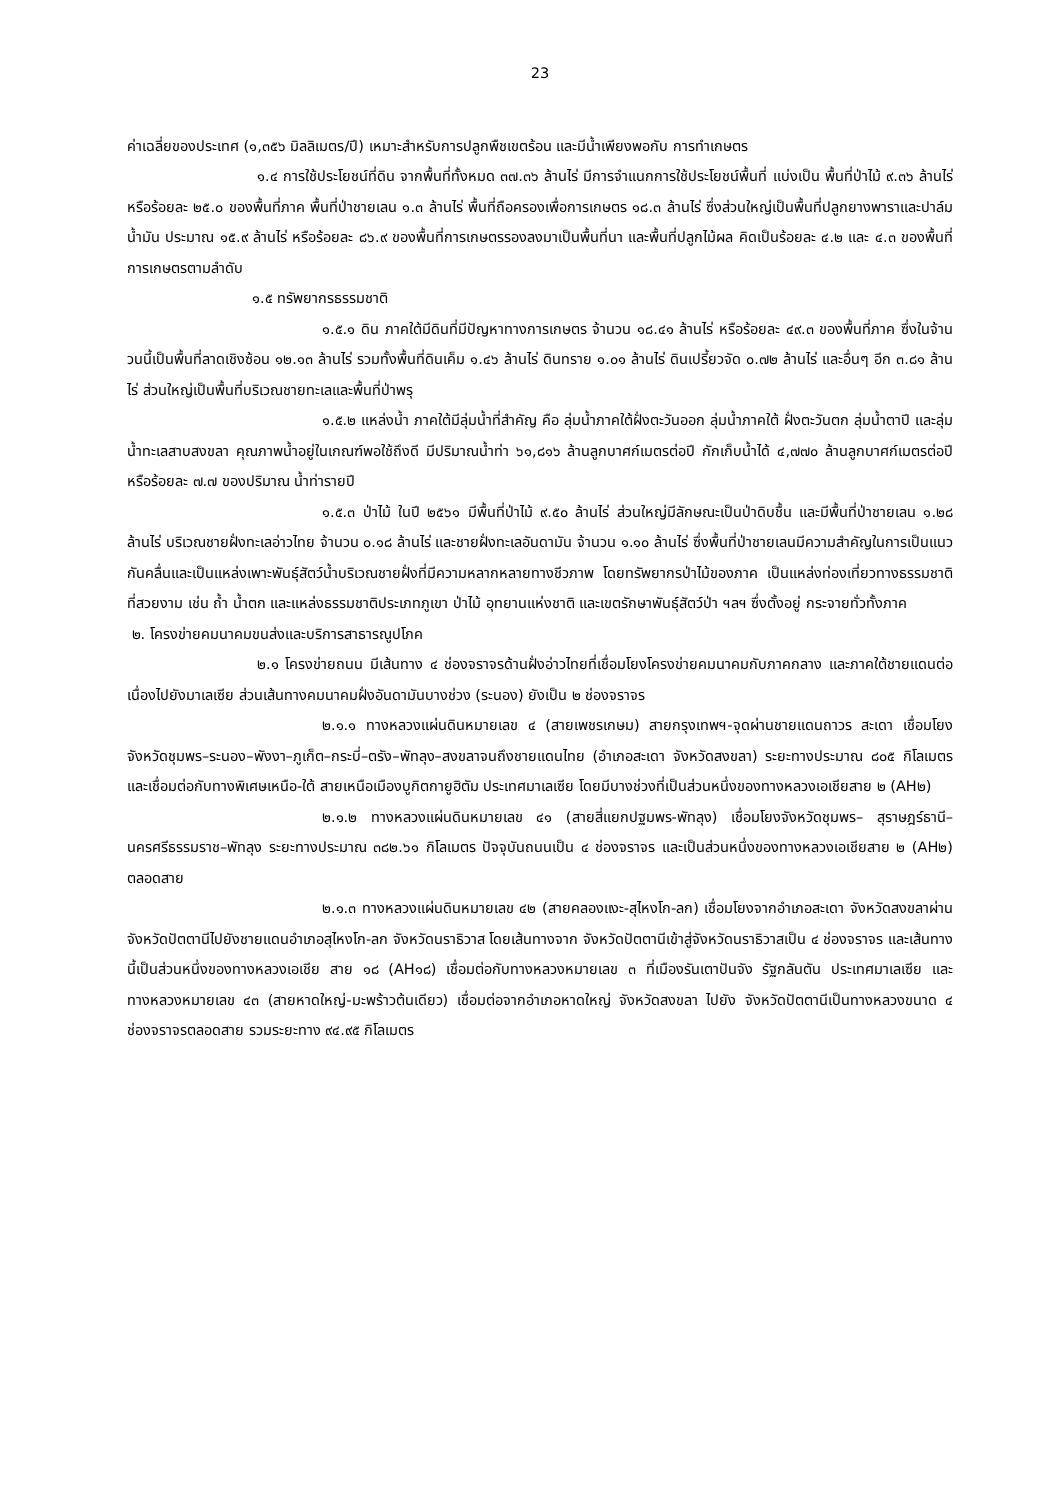23
ค่าเฉลี่ยของประเทศ (๑,๓๕๖ มิลลิเมตร/ปี) เหมาะสำหรับการปลูกพืชเขตร้อน และมีน้ำเพียงพอกับ การทำเกษตร
๑.๔ การใช้ประโยชน์ที่ดิน จากพื้นที่ทั้งหมด ๓๗.๓๖ ล้านไร่ มีการจำแนกการใช้ประโยชน์พื้นที่ แบ่งเป็น พื้นที่ป่าไม้ ๙.๓๖ ล้านไร่ หรือร้อยละ ๒๕.๐ ของพื้นที่ภาค พื้นที่ป่าชายเลน ๑.๓ ล้านไร่ พื้นที่ถือครองเพื่อการเกษตร ๑๘.๓ ล้านไร่ ซึ่งส่วนใหญ่เป็นพื้นที่ปลูกยางพาราและปาล์มน้ำมัน ประมาณ ๑๕.๙ ล้านไร่ หรือร้อยละ ๘๖.๙ ของพื้นที่การเกษตรรองลงมาเป็นพื้นที่นา และพื้นที่ปลูกไม้ผล คิดเป็นร้อยละ ๔.๒ และ ๔.๓ ของพื้นที่การเกษตรตามลำดับ
๑.๕ ทรัพยากรธรรมชาติ
๑.๕.๑ ดิน ภาคใต้มีดินที่มีปัญหาทางการเกษตร จ้านวน ๑๘.๔๑ ล้านไร่ หรือร้อยละ ๔๙.๓ ของพื้นที่ภาค ซึ่งในจ้านวนนี้เป็นพื้นที่ลาดเชิงซ้อน ๑๒.๑๓ ล้านไร่ รวมทั้งพื้นที่ดินเค็ม ๑.๔๖ ล้านไร่ ดินทราย ๑.๐๑ ล้านไร่ ดินเปรี้ยวจัด ๐.๗๒ ล้านไร่ และอื่นๆ อีก ๓.๘๑ ล้านไร่ ส่วนใหญ่เป็นพื้นที่บริเวณชายทะเลและพื้นที่ป่าพรุ
๑.๕.๒ แหล่งน้ำ ภาคใต้มีลุ่มน้ำที่สำคัญ คือ ลุ่มน้ำภาคใต้ฝั่งตะวันออก ลุ่มน้ำภาคใต้ ฝั่งตะวันตก ลุ่มน้ำตาปี และลุ่มน้ำทะเลสาบสงขลา คุณภาพน้ำอยู่ในเกณฑ์พอใช้ถึงดี มีปริมาณน้ำท่า ๖๑,๘๑๖ ล้านลูกบาศก์เมตรต่อปี กักเก็บน้ำได้ ๔,๗๗๐ ล้านลูกบาศก์เมตรต่อปี หรือร้อยละ ๗.๗ ของปริมาณ น้ำท่ารายปี
๑.๕.๓ ป่าไม้ ในปี ๒๕๖๑ มีพื้นที่ป่าไม้ ๙.๕๐ ล้านไร่ ส่วนใหญ่มีลักษณะเป็นป่าดิบชื้น และมีพื้นที่ป่าชายเลน ๑.๒๘ ล้านไร่ บริเวณชายฝั่งทะเลอ่าวไทย จ้านวน ๐.๑๘ ล้านไร่ และชายฝั่งทะเลอันดามัน จ้านวน ๑.๑๐ ล้านไร่ ซึ่งพื้นที่ป่าชายเลนมีความสำคัญในการเป็นแนวกันคลื่นและเป็นแหล่งเพาะพันธุ์สัตว์น้ำบริเวณชายฝั่งที่มีความหลากหลายทางชีวภาพ โดยทรัพยากรป่าไม้ของภาค เป็นแหล่งท่องเที่ยวทางธรรมชาติที่สวยงาม เช่น ถ้ำ น้ำตก และแหล่งธรรมชาติประเภทภูเขา ป่าไม้ อุทยานแห่งชาติ และเขตรักษาพันธุ์สัตว์ป่า ฯลฯ ซึ่งตั้งอยู่ กระจายทั่วทั้งภาค
๒. โครงข่ายคมนาคมขนส่งและบริการสาธารณูปโภค
๒.๑ โครงข่ายถนน มีเส้นทาง ๔ ช่องจราจรด้านฝั่งอ่าวไทยที่เชื่อมโยงโครงข่ายคมนาคมกับภาคกลาง และภาคใต้ชายแดนต่อเนื่องไปยังมาเลเซีย ส่วนเส้นทางคมนาคมฝั่งอันดามันบางช่วง (ระนอง) ยังเป็น ๒ ช่องจราจร
๒.๑.๑ ทางหลวงแผ่นดินหมายเลข ๔ (สายเพชรเกษม) สายกรุงเทพฯ-จุดผ่านชายแดนถาวร สะเดา เชื่อมโยงจังหวัดชุมพร–ระนอง–พังงา–ภูเก็ต–กระบี่–ตรัง–พัทลุง–สงขลาจนถึงชายแดนไทย (อำเภอสะเดา จังหวัดสงขลา) ระยะทางประมาณ ๘๐๕ กิโลเมตร และเชื่อมต่อกับทางพิเศษเหนือ-ใต้ สายเหนือเมืองบูกิตกายูฮิตัม ประเทศมาเลเซีย โดยมีบางช่วงที่เป็นส่วนหนึ่งของทางหลวงเอเชียสาย ๒ (AH๒)
๒.๑.๒ ทางหลวงแผ่นดินหมายเลข ๔๑ (สายสี่แยกปฐมพร-พัทลุง) เชื่อมโยงจังหวัดชุมพร– สุราษฎร์ธานี–นครศรีธรรมราช–พัทลุง ระยะทางประมาณ ๓๘๒.๖๑ กิโลเมตร ปัจจุบันถนนเป็น ๔ ช่องจราจร และเป็นส่วนหนึ่งของทางหลวงเอเชียสาย ๒ (AH๒) ตลอดสาย
๒.๑.๓ ทางหลวงแผ่นดินหมายเลข ๔๒ (สายคลองแงะ-สุไหงโก-ลก) เชื่อมโยงจากอำเภอสะเดา จังหวัดสงขลาผ่านจังหวัดปัตตานีไปยังชายแดนอำเภอสุไหงโก-ลก จังหวัดนราธิวาส โดยเส้นทางจาก จังหวัดปัตตานีเข้าสู่จังหวัดนราธิวาสเป็น ๔ ช่องจราจร และเส้นทางนี้เป็นส่วนหนึ่งของทางหลวงเอเชีย สาย ๑๘ (AH๑๘) เชื่อมต่อกับทางหลวงหมายเลข ๓ ที่เมืองรันเตาปันจัง รัฐกลันตัน ประเทศมาเลเซีย และ ทางหลวงหมายเลข ๔๓ (สายหาดใหญ่-มะพร้าวต้นเดียว) เชื่อมต่อจากอำเภอหาดใหญ่ จังหวัดสงขลา ไปยัง จังหวัดปัตตานีเป็นทางหลวงขนาด ๔ ช่องจราจรตลอดสาย รวมระยะทาง ๙๔.๙๕ กิโลเมตร